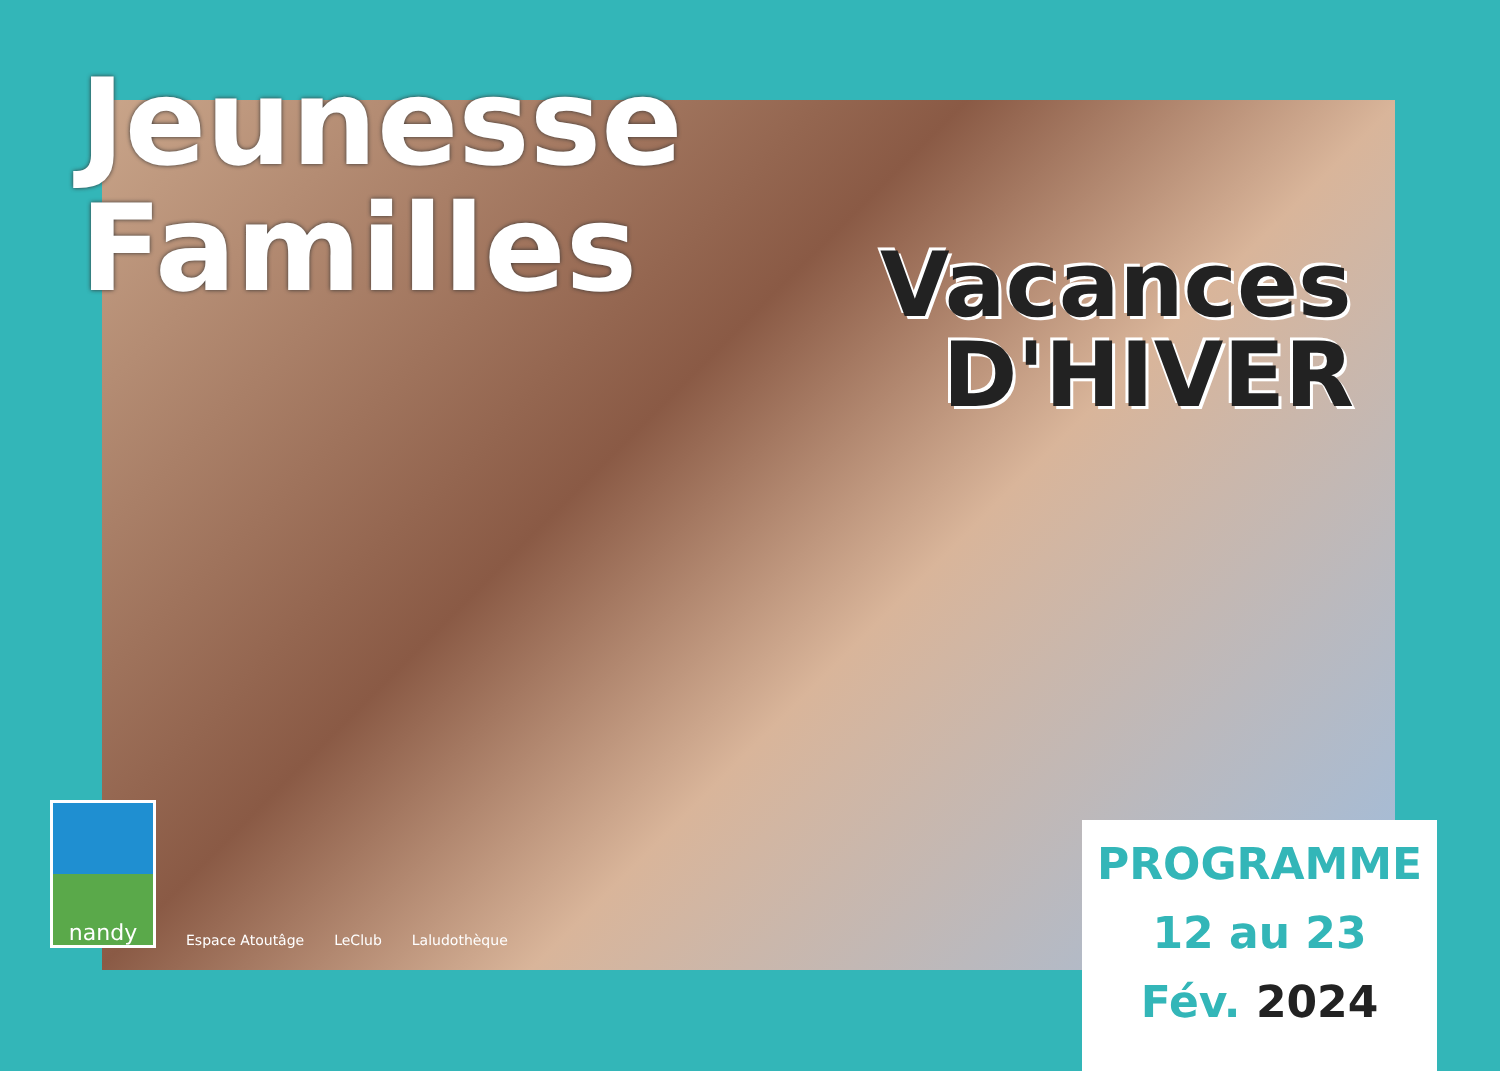Jeunesse
Familles
Vacances
D'HIVER
nandy
Espace Atoutâge
LeClub
Laludothèque
PROGRAMME
12 au 23
Fév. 2024